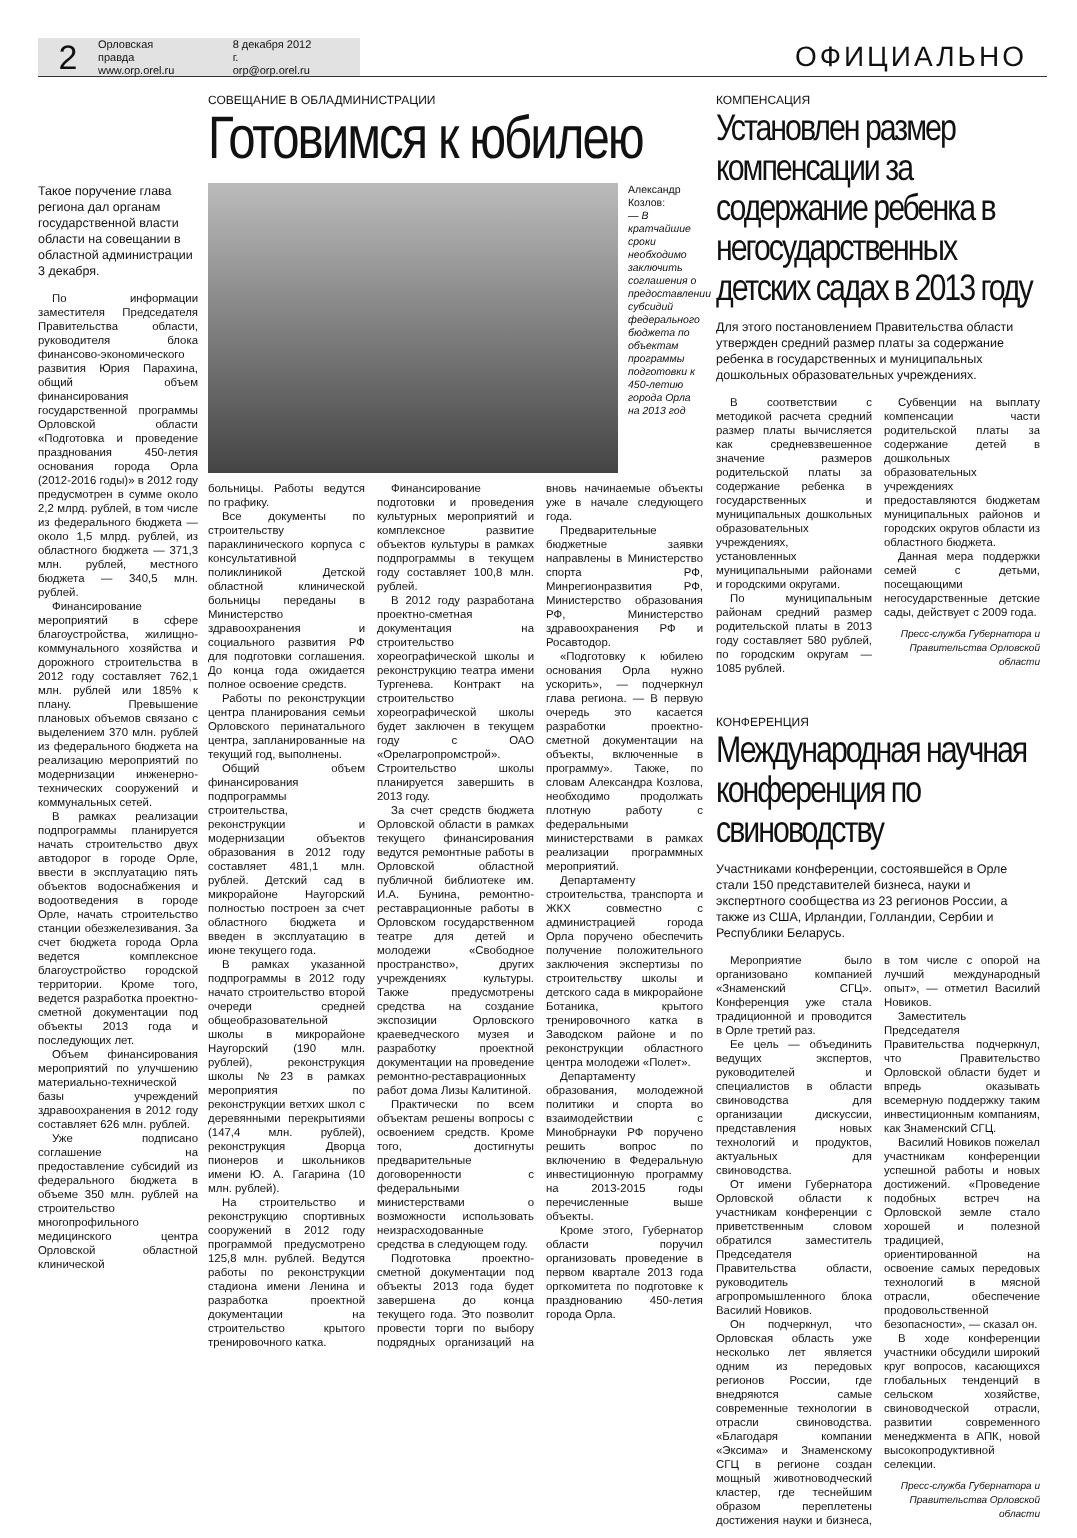2
Орловская правда
www.orp.orel.ru
8 декабря 2012 г.
orp@orp.orel.ru
ОФИЦИАЛЬНО
СОВЕЩАНИЕ В ОБЛАДМИНИСТРАЦИИ
Готовимся к юбилею
Такое поручение глава региона дал органам государственной власти области на совещании в областной администрации 3 декабря.
По информации заместителя Председателя Правительства области, руководителя блока финансово-экономического развития Юрия Парахина, общий объем финансирования государственной программы Орловской области «Подготовка и проведение празднования 450-летия основания города Орла (2012-2016 годы)» в 2012 году предусмотрен в сумме около 2,2 млрд. рублей, в том числе из федерального бюджета — около 1,5 млрд. рублей, из областного бюджета — 371,3 млн. рублей, местного бюджета — 340,5 млн. рублей.
Финансирование мероприятий в сфере благоустройства, жилищно-коммунального хозяйства и дорожного строительства в 2012 году составляет 762,1 млн. рублей или 185% к плану. Превышение плановых объемов связано с выделением 370 млн. рублей из федерального бюджета на реализацию мероприятий по модернизации инженерно-технических сооружений и коммунальных сетей.
В рамках реализации подпрограммы планируется начать строительство двух автодорог в городе Орле, ввести в эксплуатацию пять объектов водоснабжения и водоотведения в городе Орле, начать строительство станции обезжелезивания. За счет бюджета города Орла ведется комплексное благоустройство городской территории. Кроме того, ведется разработка проектно-сметной документации под объекты 2013 года и последующих лет.
Объем финансирования мероприятий по улучшению материально-технической базы учреждений здравоохранения в 2012 году составляет 626 млн. рублей.
Уже подписано соглашение на предоставление субсидий из федерального бюджета в объеме 350 млн. рублей на строительство многопрофильного медицинского центра Орловской областной клинической
Александр Козлов:
— В кратчайшие сроки необходимо заключить соглашения о предоставлении субсидий федерального бюджета по объектам программы подготовки к 450-летию города Орла на 2013 год
больницы. Работы ведутся по графику.
Все документы по строительству параклинического корпуса с консультативной поликлиникой Детской областной клинической больницы переданы в Министерство здравоохранения и социального развития РФ для подготовки соглашения. До конца года ожидается полное освоение средств.
Работы по реконструкции центра планирования семьи Орловского перинатального центра, запланированные на текущий год, выполнены.
Общий объем финансирования подпрограммы строительства, реконструкции и модернизации объектов образования в 2012 году составляет 481,1 млн. рублей. Детский сад в микрорайоне Наугорский полностью построен за счет областного бюджета и введен в эксплуатацию в июне текущего года.
В рамках указанной подпрограммы в 2012 году начато строительство второй очереди средней общеобразовательной школы в микрорайоне Наугорский (190 млн. рублей), реконструкция школы №23 в рамках мероприятия по реконструкции ветхих школ с деревянными перекрытиями (147,4 млн. рублей), реконструкция Дворца пионеров и школьников имени Ю. А. Гагарина (10 млн. рублей).
На строительство и реконструкцию спортивных сооружений в 2012 году программой предусмотрено 125,8 млн. рублей. Ведутся работы по реконструкции стадиона имени Ленина и разработка проектной документации на строительство крытого тренировочного катка.
Финансирование подготовки и проведения культурных мероприятий и комплексное развитие объектов культуры в рамках подпрограммы в текущем году составляет 100,8 млн. рублей.
В 2012 году разработана проектно-сметная документация на строительство хореографической школы и реконструкцию театра имени Тургенева. Контракт на строительство хореографической школы будет заключен в текущем году с ОАО «Орелагропромстрой». Строительство школы планируется завершить в 2013 году.
За счет средств бюджета Орловской области в рамках текущего финансирования ведутся ремонтные работы в Орловской областной публичной библиотеке им. И.А. Бунина, ремонтно-реставрационные работы в Орловском государственном театре для детей и молодежи «Свободное пространство», других учреждениях культуры. Также предусмотрены средства на создание экспозиции Орловского краеведческого музея и разработку проектной документации на проведение ремонтно-реставрационных работ дома Лизы Калитиной.
Практически по всем объектам решены вопросы с освоением средств. Кроме того, достигнуты предварительные договоренности с федеральными министерствами о возможности использовать неизрасходованные средства в следующем году.
Подготовка проектно-сметной документации под объекты 2013 года будет завершена до конца текущего года. Это позволит провести торги по выбору подрядных организаций на вновь начинаемые объекты уже в начале следующего года.
Предварительные бюджетные заявки направлены в Министерство спорта РФ, Минрегионразвития РФ, Министерство образования РФ, Министерство здравоохранения РФ и Росавтодор.
«Подготовку к юбилею основания Орла нужно ускорить», — подчеркнул глава региона. — В первую очередь это касается разработки проектно-сметной документации на объекты, включенные в программу». Также, по словам Александра Козлова, необходимо продолжать плотную работу с федеральными министерствами в рамках реализации программных мероприятий.
Департаменту строительства, транспорта и ЖКХ совместно с администрацией города Орла поручено обеспечить получение положительного заключения экспертизы по строительству школы и детского сада в микрорайоне Ботаника, крытого тренировочного катка в Заводском районе и по реконструкции областного центра молодежи «Полет».
Департаменту образования, молодежной политики и спорта во взаимодействии с Минобрнауки РФ поручено решить вопрос по включению в Федеральную инвестиционную программу на 2013-2015 годы перечисленные выше объекты.
Кроме этого, Губернатор области поручил организовать проведение в первом квартале 2013 года оргкомитета по подготовке к празднованию 450-летия города Орла.
КОМПЕНСАЦИЯ
Установлен размер компенсации за содержание ребенка в негосударственных детских садах в 2013 году
Для этого постановлением Правительства области утвержден средний размер платы за содержание ребенка в государственных и муниципальных дошкольных образовательных учреждениях.
В соответствии с методикой расчета средний размер платы вычисляется как средневзвешенное значение размеров родительской платы за содержание ребенка в государственных и муниципальных дошкольных образовательных учреждениях, установленных муниципальными районами и городскими округами.
По муниципальным районам средний размер родительской платы в 2013 году составляет 580 рублей, по городским округам — 1085 рублей.
Субвенции на выплату компенсации части родительской платы за содержание детей в дошкольных образовательных учреждениях предоставляются бюджетам муниципальных районов и городских округов области из областного бюджета.
Данная мера поддержки семей с детьми, посещающими негосударственные детские сады, действует с 2009 года.
Пресс-служба Губернатора и Правительства Орловской области
КОНФЕРЕНЦИЯ
Международная научная конференция по свиноводству
Участниками конференции, состоявшейся в Орле стали 150 представителей бизнеса, науки и экспертного сообщества из 23 регионов России, а также из США, Ирландии, Голландии, Сербии и Республики Беларусь.
Мероприятие было организовано компанией «Знаменский СГЦ». Конференция уже стала традиционной и проводится в Орле третий раз.
Ее цель — объединить ведущих экспертов, руководителей и специалистов в области свиноводства для организации дискуссии, представления новых технологий и продуктов, актуальных для свиноводства.
От имени Губернатора Орловской области к участникам конференции с приветственным словом обратился заместитель Председателя Правительства области, руководитель агропромышленного блока Василий Новиков.
Он подчеркнул, что Орловская область уже несколько лет является одним из передовых регионов России, где внедряются самые современные технологии в отрасли свиноводства. «Благодаря компании «Эксима» и Знаменскому СГЦ в регионе создан мощный животноводческий кластер, где теснейшим образом переплетены достижения науки и бизнеса, в том числе с опорой на лучший международный опыт», — отметил Василий Новиков.
Заместитель Председателя Правительства подчеркнул, что Правительство Орловской области будет и впредь оказывать всемерную поддержку таким инвестиционным компаниям, как Знаменский СГЦ.
Василий Новиков пожелал участникам конференции успешной работы и новых достижений. «Проведение подобных встреч на Орловской земле стало хорошей и полезной традицией, ориентированной на освоение самых передовых технологий в мясной отрасли, обеспечение продовольственной безопасности», — сказал он.
В ходе конференции участники обсудили широкий круг вопросов, касающихся глобальных тенденций в сельском хозяйстве, свиноводческой отрасли, развитии современного менеджмента в АПК, новой высокопродуктивной селекции.
Пресс-служба Губернатора и Правительства Орловской области